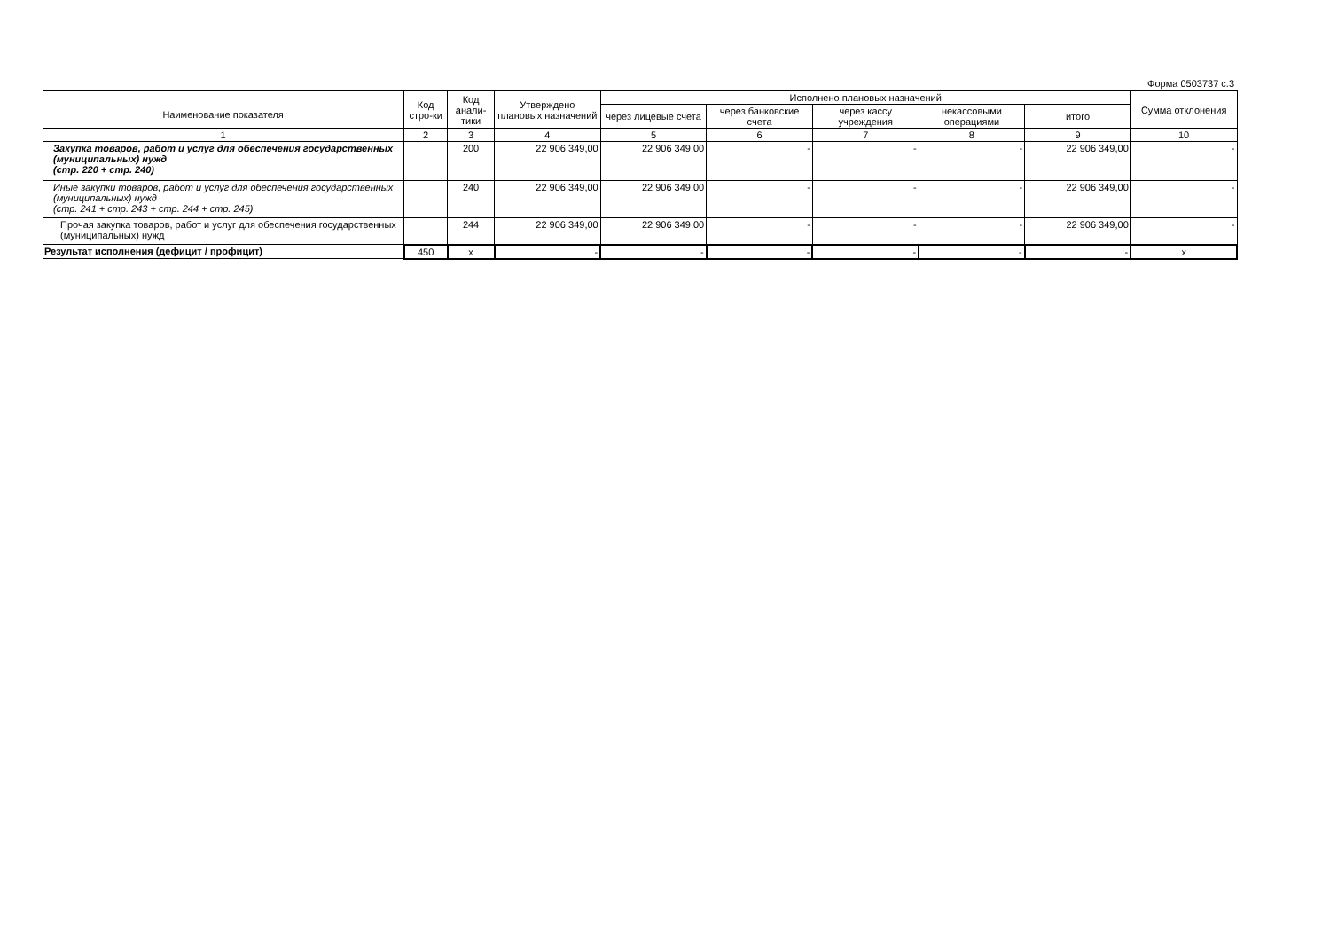Форма 0503737 с.3
| Наименование показателя | Код стро-ки | Код анали-тики | Утверждено плановых назначений | Исполнено плановых назначений | | | | | Сумма отклонения |
| --- | --- | --- | --- | --- | --- | --- | --- | --- | --- |
| | | | | через лицевые счета | через банковские счета | через кассу учреждения | некассовыми операциями | итого | |
| 1 | 2 | 3 | 4 | 5 | 6 | 7 | 8 | 9 | 10 |
| Закупка товаров, работ и услуг для обеспечения государственных (муниципальных) нужд (стр. 220 + стр. 240) | | 200 | 22 906 349,00 | 22 906 349,00 | - | - | - | 22 906 349,00 | - |
| Иные закупки товаров, работ и услуг для обеспечения государственных (муниципальных) нужд (стр. 241 + стр. 243 + стр. 244 + стр. 245) | | 240 | 22 906 349,00 | 22 906 349,00 | - | - | - | 22 906 349,00 | - |
| Прочая закупка товаров, работ и услуг для обеспечения государственных (муниципальных) нужд | | 244 | 22 906 349,00 | 22 906 349,00 | - | - | - | 22 906 349,00 | - |
| Результат исполнения (дефицит / профицит) | 450 | x | - | - | - | - | - | - | x |